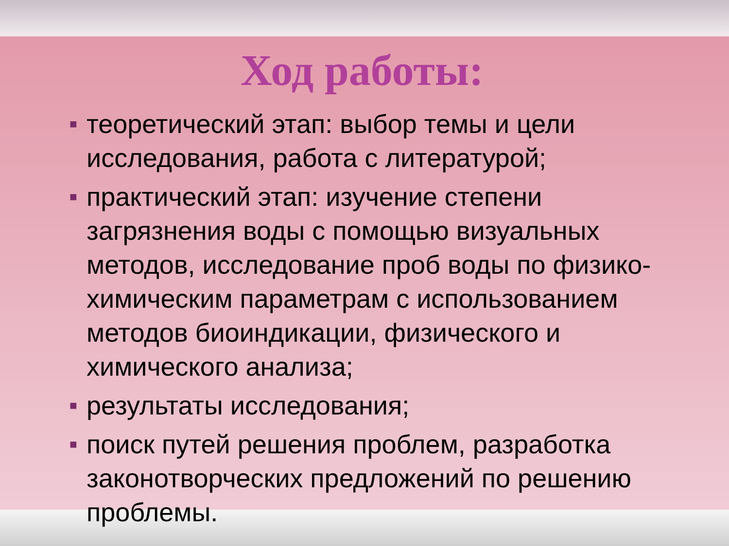Ход работы:
■ теоретический этап: выбор темы и цели исследования, работа с литературой;
■ практический этап: изучение степени загрязнения воды с помощью визуальных методов, исследование проб воды по физико-химическим параметрам с использованием методов биоиндикации, физического и химического анализа;
■ результаты исследования;
■ поиск путей решения проблем, разработка законотворческих предложений по решению проблемы.